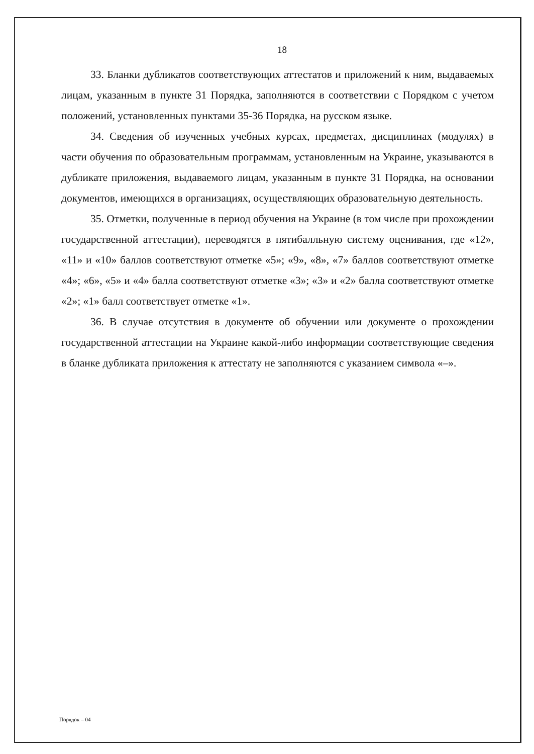18
33. Бланки дубликатов соответствующих аттестатов и приложений к ним, выдаваемых лицам, указанным в пункте 31 Порядка, заполняются в соответствии с Порядком с учетом положений, установленных пунктами 35-36 Порядка, на русском языке.
34. Сведения об изученных учебных курсах, предметах, дисциплинах (модулях) в части обучения по образовательным программам, установленным на Украине, указываются в дубликате приложения, выдаваемого лицам, указанным в пункте 31 Порядка, на основании документов, имеющихся в организациях, осуществляющих образовательную деятельность.
35. Отметки, полученные в период обучения на Украине (в том числе при прохождении государственной аттестации), переводятся в пятибалльную систему оценивания, где «12», «11» и «10» баллов соответствуют отметке «5»; «9», «8», «7» баллов соответствуют отметке «4»; «6», «5» и «4» балла соответствуют отметке «3»; «3» и «2» балла соответствуют отметке «2»; «1» балл соответствует отметке «1».
36. В случае отсутствия в документе об обучении или документе о прохождении государственной аттестации на Украине какой-либо информации соответствующие сведения в бланке дубликата приложения к аттестату не заполняются с указанием символа «–».
Порядок – 04